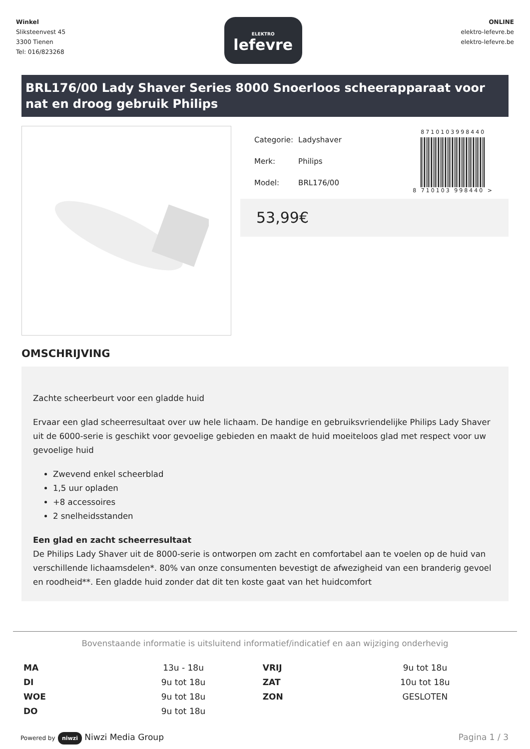Winkel
Sliksteenvest 45
3300 Tienen
Tel: 016/823268
ELEKTRO
lefevre
ONLINE
elektro-lefevre.be
elektro-lefevre.be
BRL176/00 Lady Shaver Series 8000 Snoerloos scheerapparaat voor nat en droog gebruik Philips
| Categorie: | Ladyshaver |
| Merk: | Philips |
| Model: | BRL176/00 |
8710103998440
8 710103 998440 >
53,99€
OMSCHRIJVING
Zachte scheerbeurt voor een gladde huid
Ervaar een glad scheerresultaat over uw hele lichaam. De handige en gebruiksvriendelijke Philips Lady Shaver uit de 6000-serie is geschikt voor gevoelige gebieden en maakt de huid moeiteloos glad met respect voor uw gevoelige huid
Zwevend enkel scheerblad
1,5 uur opladen
+8 accessoires
2 snelheidsstanden
Een glad en zacht scheerresultaat
De Philips Lady Shaver uit de 8000-serie is ontworpen om zacht en comfortabel aan te voelen op de huid van verschillende lichaamsdelen*. 80% van onze consumenten bevestigt de afwezigheid van een branderig gevoel en roodheid**. Een gladde huid zonder dat dit ten koste gaat van het huidcomfort
Bovenstaande informatie is uitsluitend informatief/indicatief en aan wijziging onderhevig
| MA | 13u - 18u | VRIJ | 9u tot 18u |
| DI | 9u tot 18u | ZAT | 10u tot 18u |
| WOE | 9u tot 18u | ZON | GESLOTEN |
| DO | 9u tot 18u | | |
Powered by niwzi Niwzi Media Group
Pagina 1 / 3